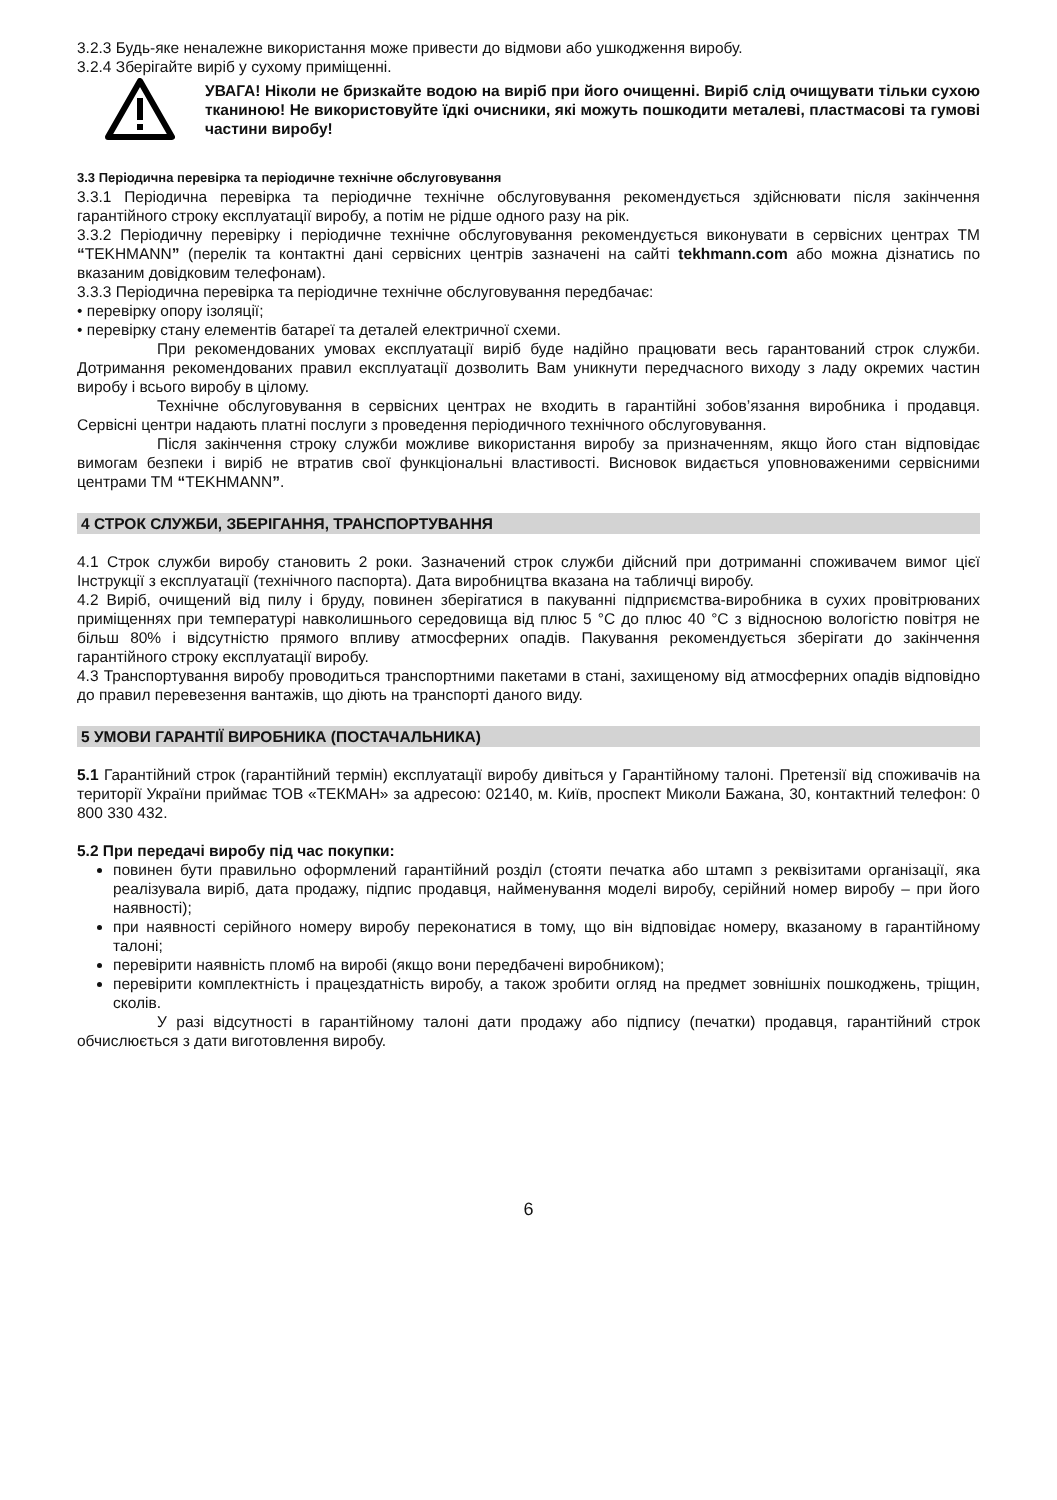3.2.3 Будь-яке неналежне використання може привести до відмови або ушкодження виробу.
3.2.4 Зберігайте виріб у сухому приміщенні.
УВАГА! Ніколи не бризкайте водою на виріб при його очищенні. Виріб слід очищувати тільки сухою тканиною! Не використовуйте їдкі очисники, які можуть пошкодити металеві, пластмасові та гумові частини виробу!
3.3 Періодична перевірка та періодичне технічне обслуговування
3.3.1 Періодична перевірка та періодичне технічне обслуговування рекомендується здійснювати після закінчення гарантійного строку експлуатації виробу, а потім не рідше одного разу на рік.
3.3.2 Періодичну перевірку і періодичне технічне обслуговування рекомендується виконувати в сервісних центрах ТМ “TEKHMANN” (перелік та контактні дані сервісних центрів зазначені на сайті tekhmann.com або можна дізнатись по вказаним довідковим телефонам).
3.3.3 Періодична перевірка та періодичне технічне обслуговування передбачає:
• перевірку опору ізоляції;
• перевірку стану елементів батареї та деталей електричної схеми.
При рекомендованих умовах експлуатації виріб буде надійно працювати весь гарантований строк служби. Дотримання рекомендованих правил експлуатації дозволить Вам уникнути передчасного виходу з ладу окремих частин виробу і всього виробу в цілому.
Технічне обслуговування в сервісних центрах не входить в гарантійні зобов’язання виробника і продавця. Сервісні центри надають платні послуги з проведення періодичного технічного обслуговування.
Після закінчення строку служби можливе використання виробу за призначенням, якщо його стан відповідає вимогам безпеки і виріб не втратив свої функціональні властивості. Висновок видається уповноваженими сервісними центрами ТМ “TEKHMANN”.
4 СТРОК СЛУЖБИ, ЗБЕРІГАННЯ, ТРАНСПОРТУВАННЯ
4.1 Строк служби виробу становить 2 роки. Зазначений строк служби дійсний при дотриманні споживачем вимог цієї Інструкції з експлуатації (технічного паспорта). Дата виробництва вказана на табличці виробу.
4.2 Виріб, очищений від пилу і бруду, повинен зберігатися в пакуванні підприємства-виробника в сухих провітрюваних приміщеннях при температурі навколишнього середовища від плюс 5 °С до плюс 40 °С з відносною вологістю повітря не більш 80% і відсутністю прямого впливу атмосферних опадів. Пакування рекомендується зберігати до закінчення гарантійного строку експлуатації виробу.
4.3 Транспортування виробу проводиться транспортними пакетами в стані, захищеному від атмосферних опадів відповідно до правил перевезення вантажів, що діють на транспорті даного виду.
5 УМОВИ ГАРАНТІЇ ВИРОБНИКА (ПОСТАЧАЛЬНИКА)
5.1 Гарантійний строк (гарантійний термін) експлуатації виробу дивіться у Гарантійному талоні. Претензії від споживачів на території України приймає ТОВ «ТЕКМАН» за адресою: 02140, м. Київ, проспект Миколи Бажана, 30, контактний телефон: 0 800 330 432.
5.2 При передачі виробу під час покупки:
повинен бути правильно оформлений гарантійний розділ (стояти печатка або штамп з реквізитами організації, яка реалізувала виріб, дата продажу, підпис продавця, найменування моделі виробу, серійний номер виробу – при його наявності);
при наявності серійного номеру виробу переконатися в тому, що він відповідає номеру, вказаному в гарантійному талоні;
перевірити наявність пломб на виробі (якщо вони передбачені виробником);
перевірити комплектність і працездатність виробу, а також зробити огляд на предмет зовнішніх пошкоджень, тріщин, сколів.
У разі відсутності в гарантійному талоні дати продажу або підпису (печатки) продавця, гарантійний строк обчислюється з дати виготовлення виробу.
6